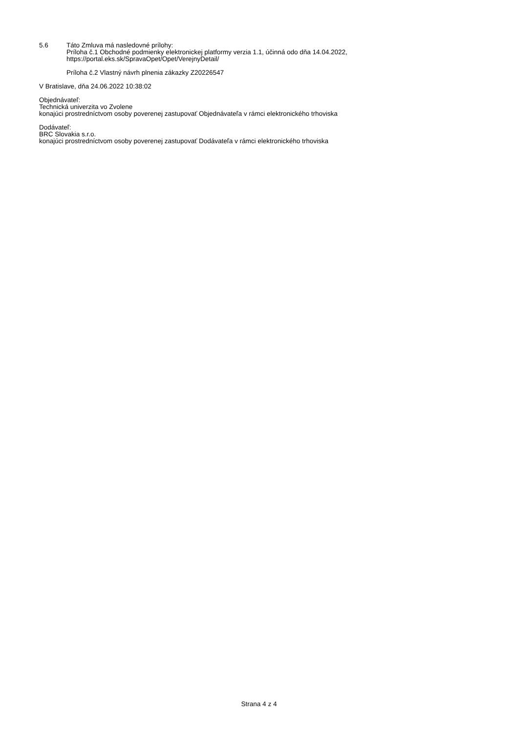5.6 Táto Zmluva má nasledovné prílohy:
Príloha č.1 Obchodné podmienky elektronickej platformy verzia 1.1, účinná odo dňa 14.04.2022,
https://portal.eks.sk/SpravaOpet/Opet/VerejnyDetail/
Príloha č.2 Vlastný návrh plnenia zákazky Z20226547
V Bratislave, dňa 24.06.2022 10:38:02
Objednávateľ:
Technická univerzita vo Zvolene
konajúci prostredníctvom osoby poverenej zastupovať Objednávateľa v rámci elektronického trhoviska
Dodávateľ:
BRC Slovakia s.r.o.
konajúci prostredníctvom osoby poverenej zastupovať Dodávateľa v rámci elektronického trhoviska
Strana 4 z 4